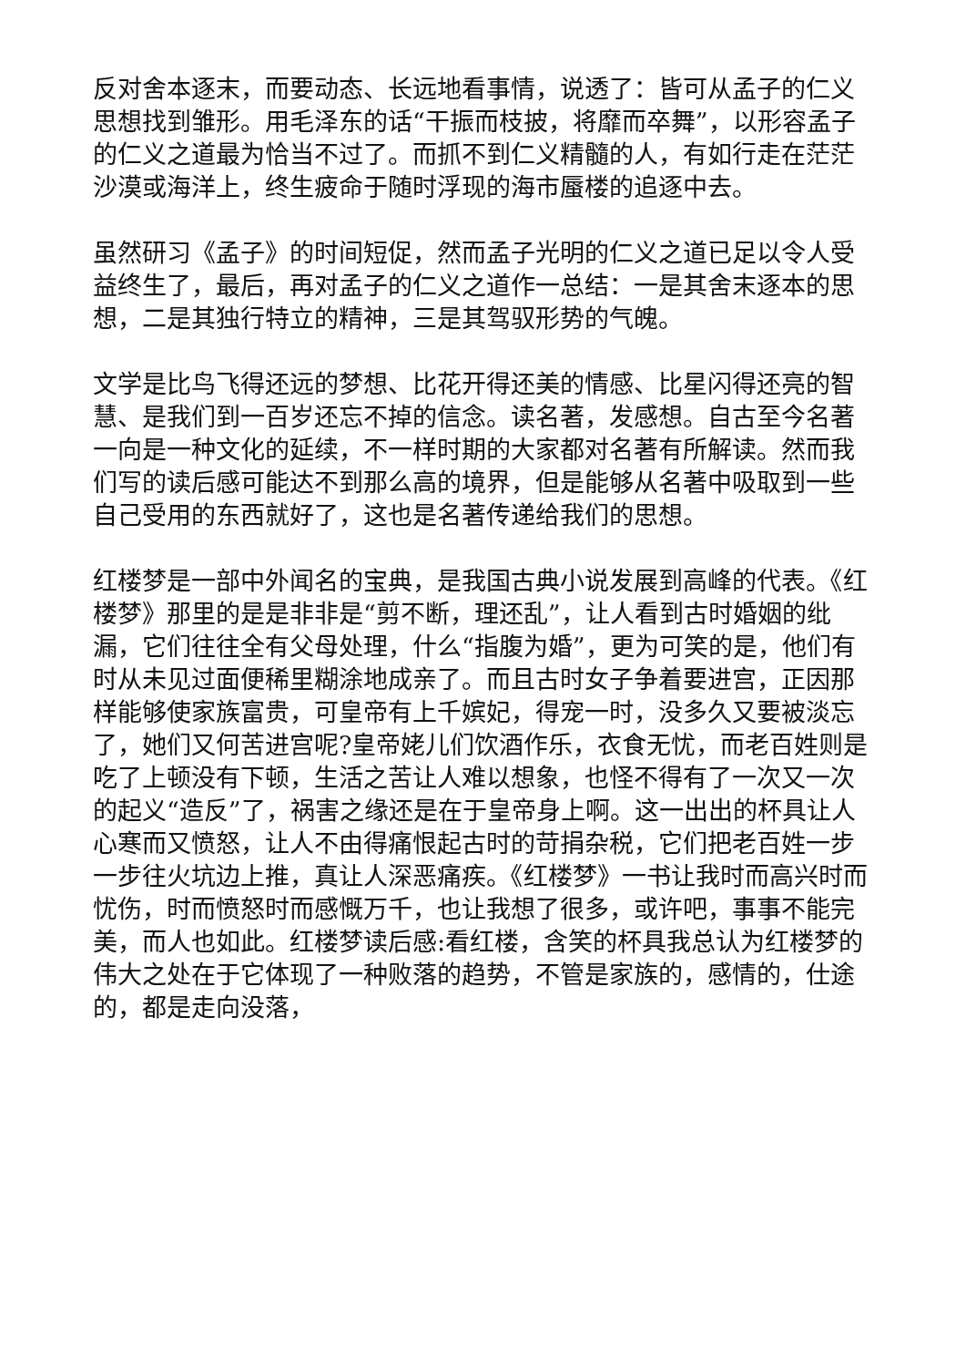反对舍本逐末，而要动态、长远地看事情，说透了：皆可从孟子的仁义思想找到雏形。用毛泽东的话“干振而枝披，将靡而卒舞”，以形容孟子的仁义之道最为恰当不过了。而抓不到仁义精髓的人，有如行走在茫茫沙漠或海洋上，终生疲命于随时浮现的海市蜃楼的追逐中去。
虽然研习《孟子》的时间短促，然而孟子光明的仁义之道已足以令人受益终生了，最后，再对孟子的仁义之道作一总结：一是其舍末逐本的思想，二是其独行特立的精神，三是其驾驭形势的气魄。
文学是比鸟飞得还远的梦想、比花开得还美的情感、比星闪得还亮的智慧、是我们到一百岁还忘不掉的信念。读名著，发感想。自古至今名著一向是一种文化的延续，不一样时期的大家都对名著有所解读。然而我们写的读后感可能达不到那么高的境界，但是能够从名著中吸取到一些自己受用的东西就好了，这也是名著传递给我们的思想。
红楼梦是一部中外闻名的宝典，是我国古典小说发展到高峰的代表。《红楼梦》那里的是是非非是“剪不断，理还乱”，让人看到古时婚姻的纰漏，它们往往全有父母处理，什么“指腹为婚”，更为可笑的是，他们有时从未见过面便稀里糊涂地成亲了。而且古时女子争着要进宫，正因那样能够使家族富贵，可皇帝有上千嫔妃，得宠一时，没多久又要被淡忘了，她们又何苦进宫呢?皇帝姥儿们饮酒作乐，衣食无忧，而老百姓则是吃了上顿没有下顿，生活之苦让人难以想象，也怪不得有了一次又一次的起义“造反”了，祸害之缘还是在于皇帝身上啊。这一出出的杯具让人心寒而又愤怒，让人不由得痛恨起古时的苛捐杂税，它们把老百姓一步一步往火坑边上推，真让人深恶痛疾。《红楼梦》一书让我时而高兴时而忧伤，时而愤怒时而感慨万千，也让我想了很多，或许吧，事事不能完美，而人也如此。红楼梦读后感:看红楼，含笑的杯具我总认为红楼梦的伟大之处在于它体现了一种败落的趋势，不管是家族的，感情的，仕途的，都是走向没落，